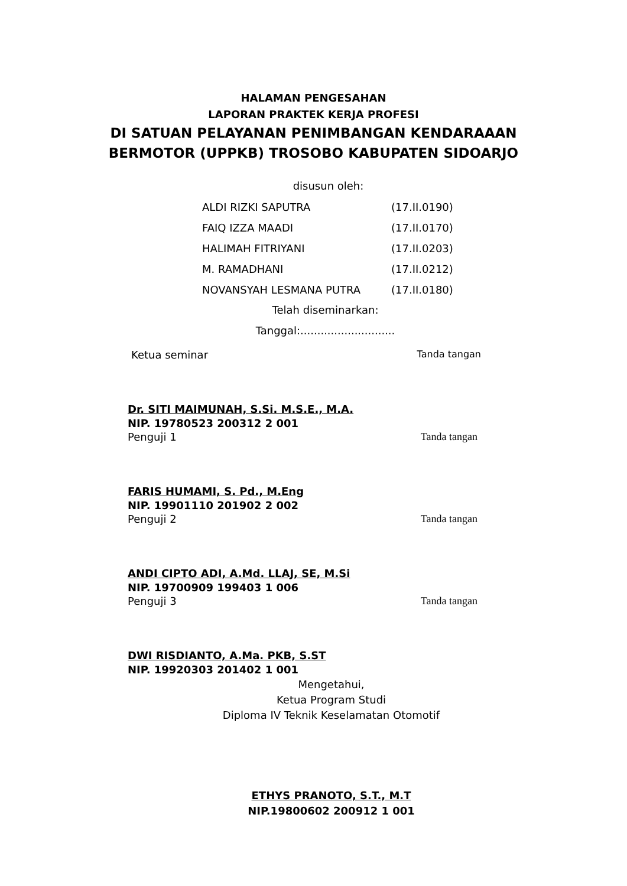HALAMAN PENGESAHAN
LAPORAN PRAKTEK KERJA PROFESI
DI SATUAN PELAYANAN PENIMBANGAN KENDARAAAN
BERMOTOR (UPPKB) TROSOBO KABUPATEN SIDOARJO
disusun oleh:
| ALDI RIZKI SAPUTRA | (17.II.0190) |
| FAIQ IZZA MAADI | (17.II.0170) |
| HALIMAH FITRIYANI | (17.II.0203) |
| M. RAMADHANI | (17.II.0212) |
| NOVANSYAH LESMANA PUTRA | (17.II.0180) |
Telah diseminarkan:
Tanggal:............................
Ketua seminar Tanda tangan
Dr. SITI MAIMUNAH, S.Si. M.S.E., M.A.
NIP. 19780523 200312 2 001
Penguji 1 Tanda tangan
FARIS HUMAMI, S. Pd., M.Eng
NIP. 19901110 201902 2 002
Penguji 2 Tanda tangan
ANDI CIPTO ADI, A.Md. LLAJ, SE, M.Si
NIP. 19700909 199403 1 006
Penguji 3 Tanda tangan
DWI RISDIANTO, A.Ma. PKB, S.ST
NIP. 19920303 201402 1 001
Mengetahui,
Ketua Program Studi
Diploma IV Teknik Keselamatan Otomotif
ETHYS PRANOTO, S.T., M.T
NIP.19800602 200912 1 001